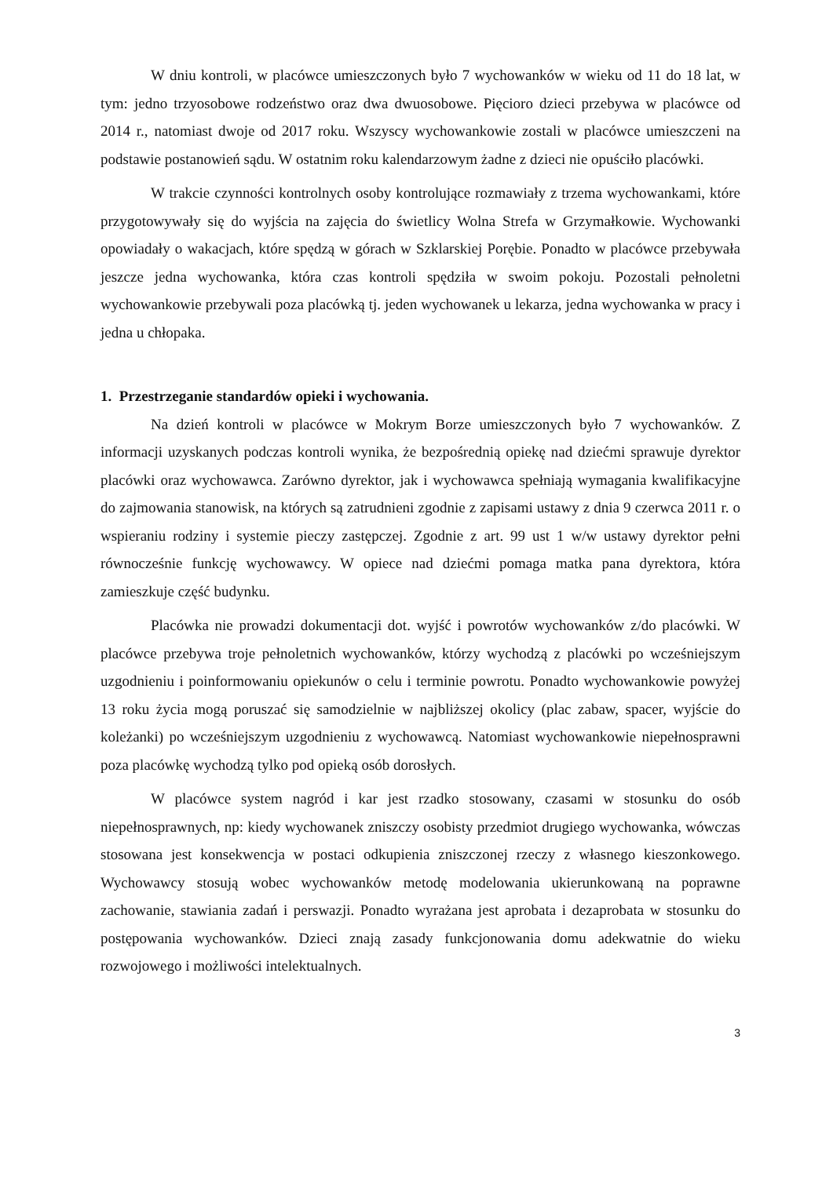W dniu kontroli, w placówce umieszczonych było 7 wychowanków w wieku od 11 do 18 lat, w tym: jedno trzyosobowe rodzeństwo oraz dwa dwuosobowe. Pięcioro dzieci przebywa w placówce od 2014 r., natomiast dwoje od 2017 roku. Wszyscy wychowankowie zostali w placówce umieszczeni na podstawie postanowień sądu. W ostatnim roku kalendarzowym żadne z dzieci nie opuściło placówki.
W trakcie czynności kontrolnych osoby kontrolujące rozmawiały z trzema wychowankami, które przygotowywały się do wyjścia na zajęcia do świetlicy Wolna Strefa w Grzymałkowie. Wychowanki opowiadały o wakacjach, które spędzą w górach w Szklarskiej Porębie. Ponadto w placówce przebywała jeszcze jedna wychowanka, która czas kontroli spędziła w swoim pokoju. Pozostali pełnoletni wychowankowie przebywali poza placówką tj. jeden wychowanek u lekarza, jedna wychowanka w pracy i jedna u chłopaka.
1. Przestrzeganie standardów opieki i wychowania.
Na dzień kontroli w placówce w Mokrym Borze umieszczonych było 7 wychowanków. Z informacji uzyskanych podczas kontroli wynika, że bezpośrednią opiekę nad dziećmi sprawuje dyrektor placówki oraz wychowawca. Zarówno dyrektor, jak i wychowawca spełniają wymagania kwalifikacyjne do zajmowania stanowisk, na których są zatrudnieni zgodnie z zapisami ustawy z dnia 9 czerwca 2011 r. o wspieraniu rodziny i systemie pieczy zastępczej. Zgodnie z art. 99 ust 1 w/w ustawy dyrektor pełni równocześnie funkcję wychowawcy. W opiece nad dziećmi pomaga matka pana dyrektora, która zamieszkuje część budynku.
Placówka nie prowadzi dokumentacji dot. wyjść i powrotów wychowanków z/do placówki. W placówce przebywa troje pełnoletnich wychowanków, którzy wychodzą z placówki po wcześniejszym uzgodnieniu i poinformowaniu opiekunów o celu i terminie powrotu. Ponadto wychowankowie powyżej 13 roku życia mogą poruszać się samodzielnie w najbliższej okolicy (plac zabaw, spacer, wyjście do koleżanki) po wcześniejszym uzgodnieniu z wychowawcą. Natomiast wychowankowie niepełnosprawni poza placówkę wychodzą tylko pod opieką osób dorosłych.
W placówce system nagród i kar jest rzadko stosowany, czasami w stosunku do osób niepełnosprawnych, np: kiedy wychowanek zniszczy osobisty przedmiot drugiego wychowanka, wówczas stosowana jest konsekwencja w postaci odkupienia zniszczonej rzeczy z własnego kieszonkowego. Wychowawcy stosują wobec wychowanków metodę modelowania ukierunkowaną na poprawne zachowanie, stawiania zadań i perswazji. Ponadto wyrażana jest aprobata i dezaprobata w stosunku do postępowania wychowanków. Dzieci znają zasady funkcjonowania domu adekwatnie do wieku rozwojowego i możliwości intelektualnych.
3